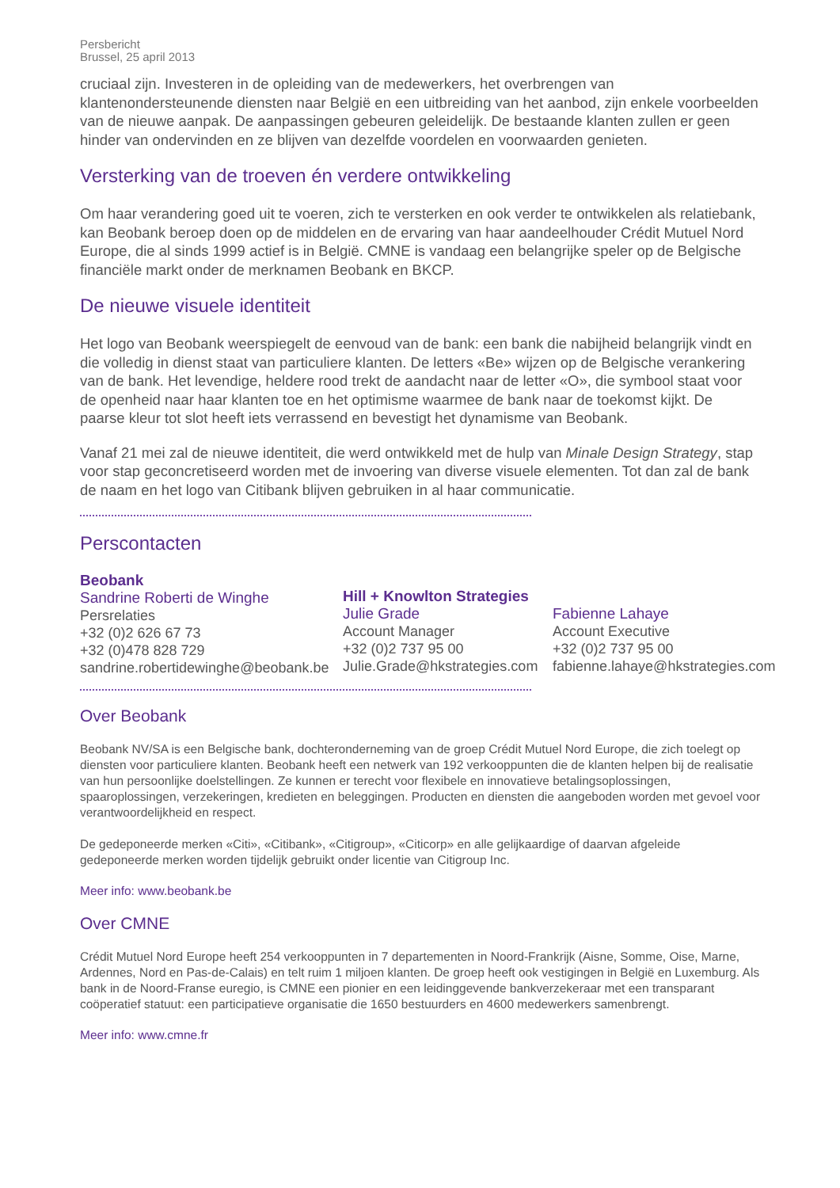Persbericht
Brussel, 25 april 2013
cruciaal zijn. Investeren in de opleiding van de medewerkers, het overbrengen van klantenondersteunende diensten naar België en een uitbreiding van het aanbod, zijn enkele voorbeelden van de nieuwe aanpak. De aanpassingen gebeuren geleidelijk. De bestaande klanten zullen er geen hinder van ondervinden en ze blijven van dezelfde voordelen en voorwaarden genieten.
Versterking van de troeven én verdere ontwikkeling
Om haar verandering goed uit te voeren, zich te versterken en ook verder te ontwikkelen als relatiebank, kan Beobank beroep doen op de middelen en de ervaring van haar aandeelhouder Crédit Mutuel Nord Europe, die al sinds 1999 actief is in België. CMNE is vandaag een belangrijke speler op de Belgische financiële markt onder de merknamen Beobank en BKCP.
De nieuwe visuele identiteit
Het logo van Beobank weerspiegelt de eenvoud van de bank: een bank die nabijheid belangrijk vindt en die volledig in dienst staat van particuliere klanten. De letters «Be» wijzen op de Belgische verankering van de bank. Het levendige, heldere rood trekt de aandacht naar de letter «O», die symbool staat voor de openheid naar haar klanten toe en het optimisme waarmee de bank naar de toekomst kijkt. De paarse kleur tot slot heeft iets verrassend en bevestigt het dynamisme van Beobank.
Vanaf 21 mei zal de nieuwe identiteit, die werd ontwikkeld met de hulp van Minale Design Strategy, stap voor stap geconcretiseerd worden met de invoering van diverse visuele elementen. Tot dan zal de bank de naam en het logo van Citibank blijven gebruiken in al haar communicatie.
Perscontacten
Beobank
Sandrine Roberti de Winghe
Persrelaties
+32 (0)2 626 67 73
+32 (0)478 828 729
sandrine.robertidewinghe@beobank.be
Hill + Knowlton Strategies
Julie Grade
Account Manager
+32 (0)2 737 95 00
Julie.Grade@hkstrategies.com
Fabienne Lahaye
Account Executive
+32 (0)2 737 95 00
fabienne.lahaye@hkstrategies.com
Over Beobank
Beobank NV/SA is een Belgische bank, dochteronderneming van de groep Crédit Mutuel Nord Europe, die zich toelegt op diensten voor particuliere klanten. Beobank heeft een netwerk van 192 verkooppunten die de klanten helpen bij de realisatie van hun persoonlijke doelstellingen. Ze kunnen er terecht voor flexibele en innovatieve betalingsoplossingen, spaaroplossingen, verzekeringen, kredieten en beleggingen. Producten en diensten die aangeboden worden met gevoel voor verantwoordelijkheid en respect.
De gedeponeerde merken «Citi», «Citibank», «Citigroup», «Citicorp» en alle gelijkaardige of daarvan afgeleide gedeponeerde merken worden tijdelijk gebruikt onder licentie van Citigroup Inc.
Meer info: www.beobank.be
Over CMNE
Crédit Mutuel Nord Europe heeft 254 verkooppunten in 7 departementen in Noord-Frankrijk (Aisne, Somme, Oise, Marne, Ardennes, Nord en Pas-de-Calais) en telt ruim 1 miljoen klanten. De groep heeft ook vestigingen in België en Luxemburg. Als bank in de Noord-Franse euregio, is CMNE een pionier en een leidinggevende bankverzekeraar met een transparant coöperatief statuut: een participatieve organisatie die 1650 bestuurders en 4600 medewerkers samenbrengt.
Meer info: www.cmne.fr